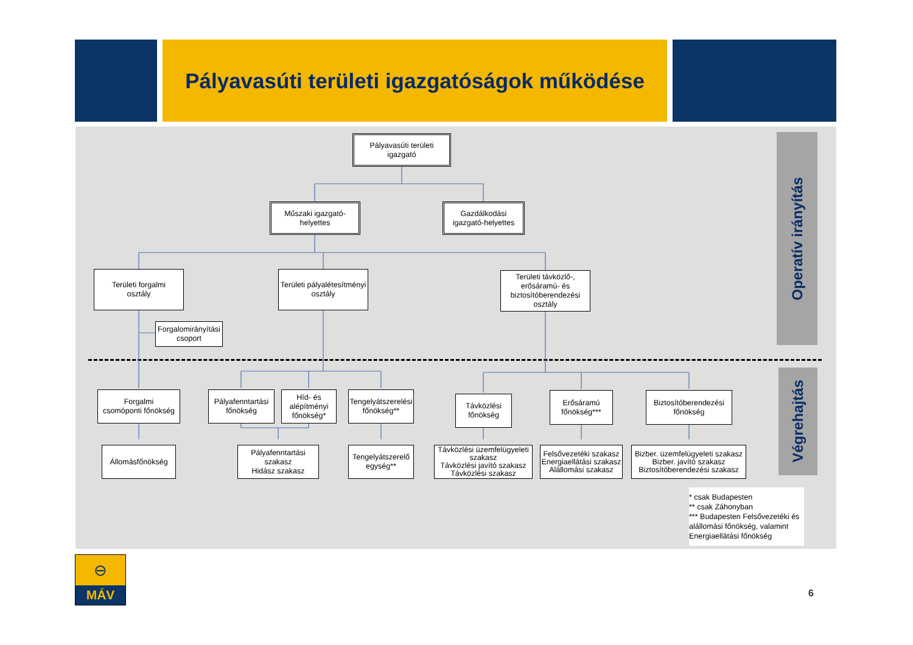Pályavasúti területi igazgatóságok működése
Pályavasúti területi
igazgató
Műszaki igazgató-
helyettes
Gazdálkodási
igazgató-helyettes
Területi forgalmi
osztály
Területi pályalétesítményi
osztály
Területi távközlő-,
erősáramú- és
biztosítóberendezési
osztály
Forgalomirányítási
csoport
Forgalmi
csomóponti főnökség
Pályafenntartási
főnökség
Híd- és
alépítményi
főnökség*
Tengelyátszerelési
főnökség**
Távközlési
főnökség
Erősáramú
főnökség***
Biztosítóberendezési
főnökség
Állomásfőnökség Pályafenntartási
szakasz
Hidász szakasz
Tengelyátszerelő
egység**
Távközlési üzemfelügyeleti
szakasz
Távközlési javító szakasz
Távközlési szakasz
Felsővezetéki szakasz
Energiaellátási szakasz
Alállomási szakasz
Bizber. üzemfelügyeleti szakasz
Bizber. javító szakasz
Biztosítóberendezési szakasz
* csak Budapesten
** csak Záhonyban
*** Budapesten Felsővezetéki és alállomási főnökség, valamint Energiaellátási főnökség
Operatív irányítás
Végrehajtás
⊖
MÁV
6